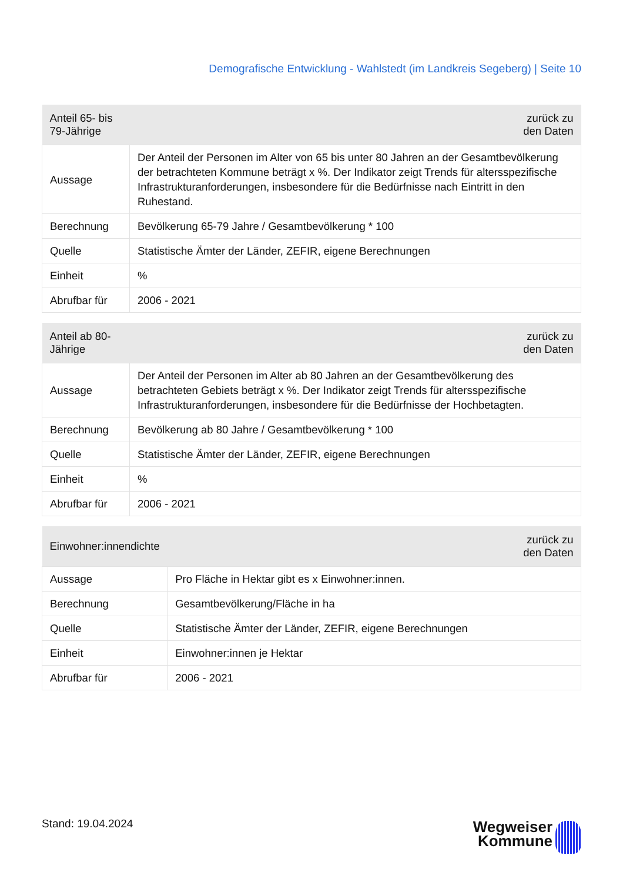Demografische Entwicklung - Wahlstedt (im Landkreis Segeberg) | Seite 10
| Anteil 65- bis 79-Jährige | zurück zu den Daten |
| --- | --- |
| Aussage | Der Anteil der Personen im Alter von 65 bis unter 80 Jahren an der Gesamtbevölkerung der betrachteten Kommune beträgt x %. Der Indikator zeigt Trends für altersspezifische Infrastrukturanforderungen, insbesondere für die Bedürfnisse nach Eintritt in den Ruhestand. |
| Berechnung | Bevölkerung 65-79 Jahre / Gesamtbevölkerung * 100 |
| Quelle | Statistische Ämter der Länder, ZEFIR, eigene Berechnungen |
| Einheit | % |
| Abrufbar für | 2006 - 2021 |
| Anteil ab 80-Jährige | zurück zu den Daten |
| --- | --- |
| Aussage | Der Anteil der Personen im Alter ab 80 Jahren an der Gesamtbevölkerung des betrachteten Gebiets beträgt x %. Der Indikator zeigt Trends für altersspezifische Infrastrukturanforderungen, insbesondere für die Bedürfnisse der Hochbetagten. |
| Berechnung | Bevölkerung ab 80 Jahre / Gesamtbevölkerung * 100 |
| Quelle | Statistische Ämter der Länder, ZEFIR, eigene Berechnungen |
| Einheit | % |
| Abrufbar für | 2006 - 2021 |
| Einwohner:innendichte | zurück zu den Daten |
| --- | --- |
| Aussage | Pro Fläche in Hektar gibt es x Einwohner:innen. |
| Berechnung | Gesamtbevölkerung/Fläche in ha |
| Quelle | Statistische Ämter der Länder, ZEFIR, eigene Berechnungen |
| Einheit | Einwohner:innen je Hektar |
| Abrufbar für | 2006 - 2021 |
Stand: 19.04.2024
Wegweiser
Kommune